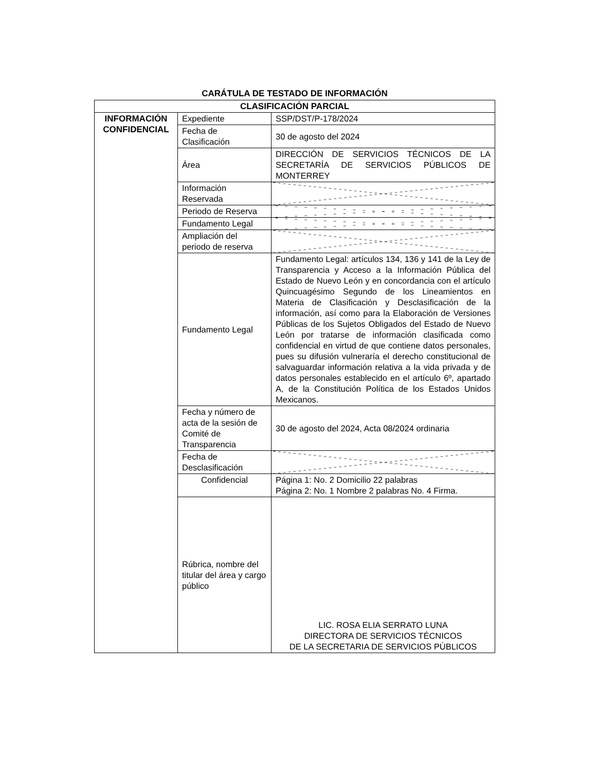CARÁTULA DE TESTADO DE INFORMACIÓN
| CLASIFICACIÓN PARCIAL | | |
| INFORMACIÓN CONFIDENCIAL | Expediente | SSP/DST/P-178/2024 |
| | Fecha de Clasificación | 30 de agosto del 2024 |
| | Área | DIRECCIÓN DE SERVICIOS TÉCNICOS DE LA SECRETARÍA DE SERVICIOS PÚBLICOS DE MONTERREY |
| | Información Reservada | |
| | Periodo de Reserva | |
| | Fundamento Legal | |
| | Ampliación del periodo de reserva | |
| | Fundamento Legal | Fundamento Legal: artículos 134, 136 y 141 de la Ley de Transparencia y Acceso a la Información Pública del Estado de Nuevo León y en concordancia con el artículo Quincuagésimo Segundo de los Lineamientos en Materia de Clasificación y Desclasificación de la información, así como para la Elaboración de Versiones Públicas de los Sujetos Obligados del Estado de Nuevo León por tratarse de información clasificada como confidencial en virtud de que contiene datos personales, pues su difusión vulneraría el derecho constitucional de salvaguardar información relativa a la vida privada y de datos personales establecido en el artículo 6º, apartado A, de la Constitución Política de los Estados Unidos Mexicanos. |
| | Fecha y número de acta de la sesión de Comité de Transparencia | 30 de agosto del 2024, Acta 08/2024 ordinaria |
| | Fecha de Desclasificación | |
| | Confidencial | Página 1: No. 2 Domicilio 22 palabras Página 2: No. 1 Nombre 2 palabras No. 4 Firma. |
| | Rúbrica, nombre del titular del área y cargo público | LIC. ROSA ELIA SERRATO LUNA DIRECTORA DE SERVICIOS TÉCNICOS DE LA SECRETARIA DE SERVICIOS PÚBLICOS |